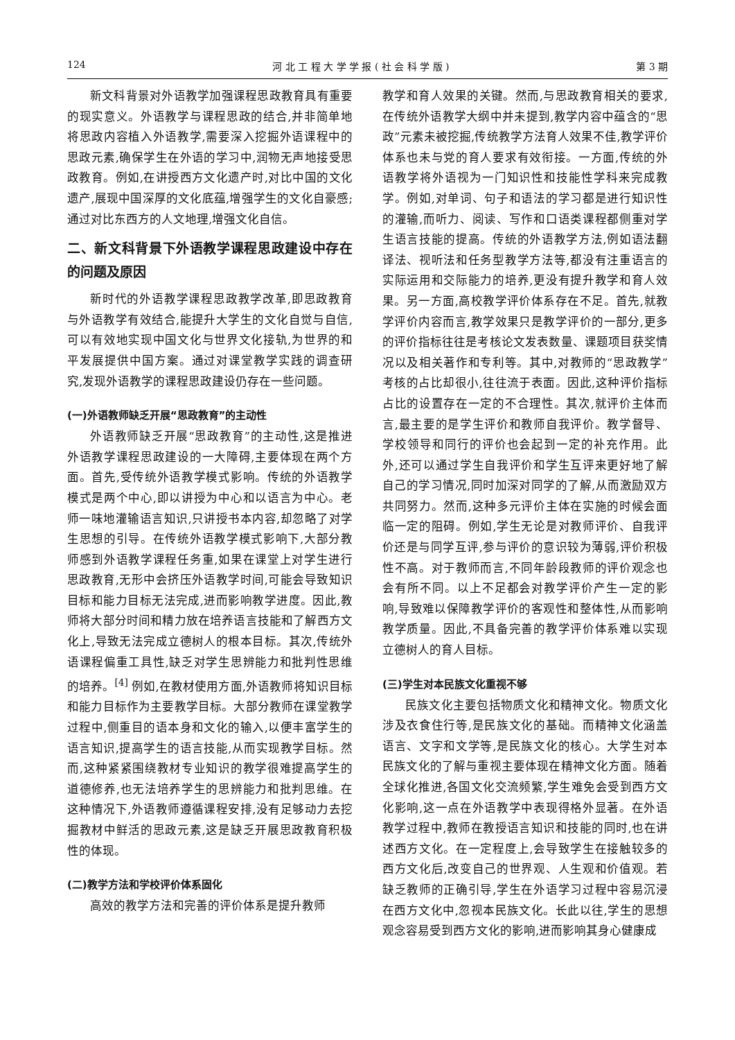124 河 北 工 程 大 学 学 报 ( 社 会 科 学 版 ) 第 3 期
新文科背景对外语教学加强课程思政教育具有重要的现实意义。外语教学与课程思政的结合,并非简单地将思政内容植入外语教学,需要深入挖掘外语课程中的思政元素,确保学生在外语的学习中,润物无声地接受思政教育。例如,在讲授西方文化遗产时,对比中国的文化遗产,展现中国深厚的文化底蕴,增强学生的文化自豪感;通过对比东西方的人文地理,增强文化自信。
二、新文科背景下外语教学课程思政建设中存在的问题及原因
新时代的外语教学课程思政教学改革,即思政教育与外语教学有效结合,能提升大学生的文化自觉与自信,可以有效地实现中国文化与世界文化接轨,为世界的和平发展提供中国方案。通过对课堂教学实践的调查研究,发现外语教学的课程思政建设仍存在一些问题。
(一)外语教师缺乏开展“思政教育”的主动性
外语教师缺乏开展“思政教育”的主动性,这是推进外语教学课程思政建设的一大障碍,主要体现在两个方面。首先,受传统外语教学模式影响。传统的外语教学模式是两个中心,即以讲授为中心和以语言为中心。老师一味地灌输语言知识,只讲授书本内容,却忽略了对学生思想的引导。在传统外语教学模式影响下,大部分教师感到外语教学课程任务重,如果在课堂上对学生进行思政教育,无形中会挤压外语教学时间,可能会导致知识目标和能力目标无法完成,进而影响教学进度。因此,教师将大部分时间和精力放在培养语言技能和了解西方文化上,导致无法完成立德树人的根本目标。其次,传统外语课程偏重工具性,缺乏对学生思辨能力和批判性思维的培养。<sup>[4]</sup> 例如,在教材使用方面,外语教师将知识目标和能力目标作为主要教学目标。大部分教师在课堂教学过程中,侧重目的语本身和文化的输入,以便丰富学生的语言知识,提高学生的语言技能,从而实现教学目标。然而,这种紧紧围绕教材专业知识的教学很难提高学生的道德修养,也无法培养学生的思辨能力和批判思维。在这种情况下,外语教师遵循课程安排,没有足够动力去挖掘教材中鲜活的思政元素,这是缺乏开展思政教育积极性的体现。
(二)教学方法和学校评价体系固化
高效的教学方法和完善的评价体系是提升教师
教学和育人效果的关键。然而,与思政教育相关的要求,在传统外语教学大纲中并未提到,教学内容中蕴含的“思政”元素未被挖掘,传统教学方法育人效果不佳,教学评价体系也未与党的育人要求有效衔接。一方面,传统的外语教学将外语视为一门知识性和技能性学科来完成教学。例如,对单词、句子和语法的学习都是进行知识性的灌输,而听力、阅读、写作和口语类课程都侧重对学生语言技能的提高。传统的外语教学方法,例如语法翻译法、视听法和任务型教学方法等,都没有注重语言的实际运用和交际能力的培养,更没有提升教学和育人效果。另一方面,高校教学评价体系存在不足。首先,就教学评价内容而言,教学效果只是教学评价的一部分,更多的评价指标往往是考核论文发表数量、课题项目获奖情况以及相关著作和专利等。其中,对教师的“思政教学”考核的占比却很小,往往流于表面。因此,这种评价指标占比的设置存在一定的不合理性。其次,就评价主体而言,最主要的是学生评价和教师自我评价。教学督导、学校领导和同行的评价也会起到一定的补充作用。此外,还可以通过学生自我评价和学生互评来更好地了解自己的学习情况,同时加深对同学的了解,从而激励双方共同努力。然而,这种多元评价主体在实施的时候会面临一定的阻碍。例如,学生无论是对教师评价、自我评价还是与同学互评,参与评价的意识较为薄弱,评价积极性不高。对于教师而言,不同年龄段教师的评价观念也会有所不同。以上不足都会对教学评价产生一定的影响,导致难以保障教学评价的客观性和整体性,从而影响教学质量。因此,不具备完善的教学评价体系难以实现立德树人的育人目标。
(三)学生对本民族文化重视不够
民族文化主要包括物质文化和精神文化。物质文化涉及衣食住行等,是民族文化的基础。而精神文化涵盖语言、文字和文学等,是民族文化的核心。大学生对本民族文化的了解与重视主要体现在精神文化方面。随着全球化推进,各国文化交流频繁,学生难免会受到西方文化影响,这一点在外语教学中表现得格外显著。在外语教学过程中,教师在教授语言知识和技能的同时,也在讲述西方文化。在一定程度上,会导致学生在接触较多的西方文化后,改变自己的世界观、人生观和价值观。若缺乏教师的正确引导,学生在外语学习过程中容易沉浸在西方文化中,忽视本民族文化。长此以往,学生的思想观念容易受到西方文化的影响,进而影响其身心健康成